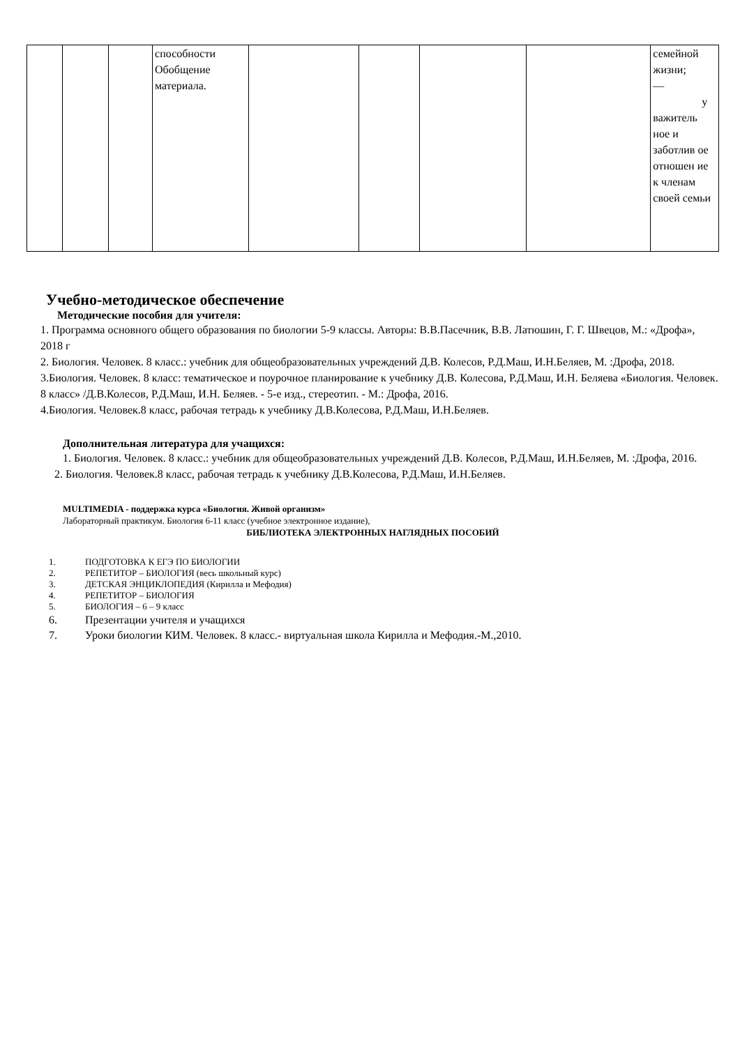| | | | способности Обобщение материала. | | | | | семейной жизни; — у важитель ное и заботлив ое отношен ие к членам своей семьи |
Учебно-методическое обеспечение
Методические пособия для учителя:
1. Программа основного общего образования по биологии 5-9 классы. Авторы: В.В.Пасечник, В.В. Латюшин, Г. Г. Швецов, М.: «Дрофа», 2018 г
2. Биология. Человек. 8 класс.: учебник для общеобразовательных учреждений Д.В. Колесов, Р.Д.Маш, И.Н.Беляев, М. :Дрофа, 2018.
3.Биология. Человек. 8 класс: тематическое и поурочное планирование к учебнику Д.В. Колесова, Р.Д.Маш, И.Н. Беляева «Биология. Человек. 8 класс» /Д.В.Колесов, Р.Д.Маш, И.Н. Беляев. - 5-е изд., стереотип. - М.: Дрофа, 2016.
4.Биология. Человек.8 класс, рабочая тетрадь к учебнику Д.В.Колесова, Р.Д.Маш, И.Н.Беляев.
Дополнительная литература для учащихся:
1. Биология. Человек. 8 класс.: учебник для общеобразовательных учреждений Д.В. Колесов, Р.Д.Маш, И.Н.Беляев, М. :Дрофа, 2016.
2. Биология. Человек.8 класс, рабочая тетрадь к учебнику Д.В.Колесова, Р.Д.Маш, И.Н.Беляев.
MULTIMEDIA - поддержка курса «Биология. Живой организм»
Лабораторный практикум. Биология 6-11 класс (учебное электронное издание),
БИБЛИОТЕКА ЭЛЕКТРОННЫХ НАГЛЯДНЫХ ПОСОБИЙ
1. ПОДГОТОВКА К ЕГЭ ПО БИОЛОГИИ
2. РЕПЕТИТОР – БИОЛОГИЯ (весь школьный курс)
3. ДЕТСКАЯ ЭНЦИКЛОПЕДИЯ (Кирилла и Мефодия)
4. РЕПЕТИТОР – БИОЛОГИЯ
5. БИОЛОГИЯ – 6 – 9 класс
6. Презентации учителя и учащихся
7. Уроки биологии КИМ. Человек. 8 класс.- виртуальная школа Кирилла и Мефодия.-М.,2010.